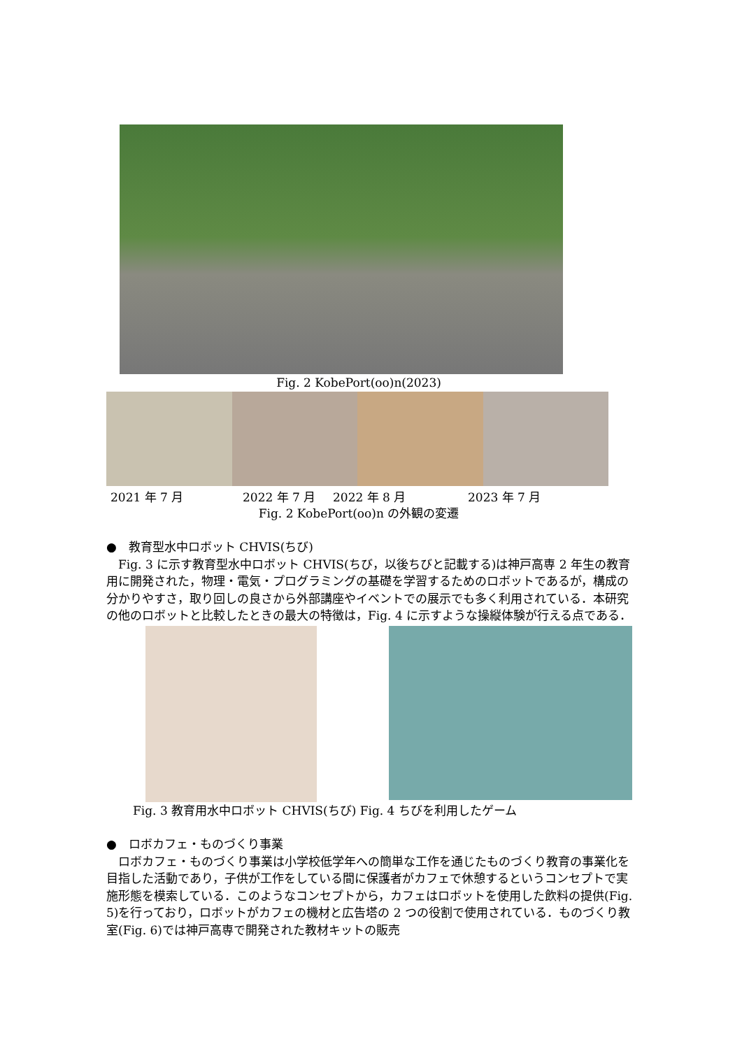Fig. 2 KobePort(oo)n(2023)
2021 年 7 月 2022 年 7 月 2022 年 8 月 2023 年 7 月
Fig. 2 KobePort(oo)n の外観の変遷
●　教育型水中ロボット CHVIS(ちび)
　Fig. 3 に示す教育型水中ロボット CHVIS(ちび，以後ちびと記載する)は神戸高専 2 年生の教育用に開発された，物理・電気・プログラミングの基礎を学習するためのロボットであるが，構成の分かりやすさ，取り回しの良さから外部講座やイベントでの展示でも多く利用されている．本研究の他のロボットと比較したときの最大の特徴は，Fig. 4 に示すような操縦体験が行える点である．
Fig. 3 教育用水中ロボット CHVIS(ちび) Fig. 4 ちびを利用したゲーム
●　ロボカフェ・ものづくり事業
　ロボカフェ・ものづくり事業は小学校低学年への簡単な工作を通じたものづくり教育の事業化を目指した活動であり，子供が工作をしている間に保護者がカフェで休憩するというコンセプトで実施形態を模索している．このようなコンセプトから，カフェはロボットを使用した飲料の提供(Fig. 5)を行っており，ロボットがカフェの機材と広告塔の 2 つの役割で使用されている．ものづくり教室(Fig. 6)では神戸高専で開発された教材キットの販売